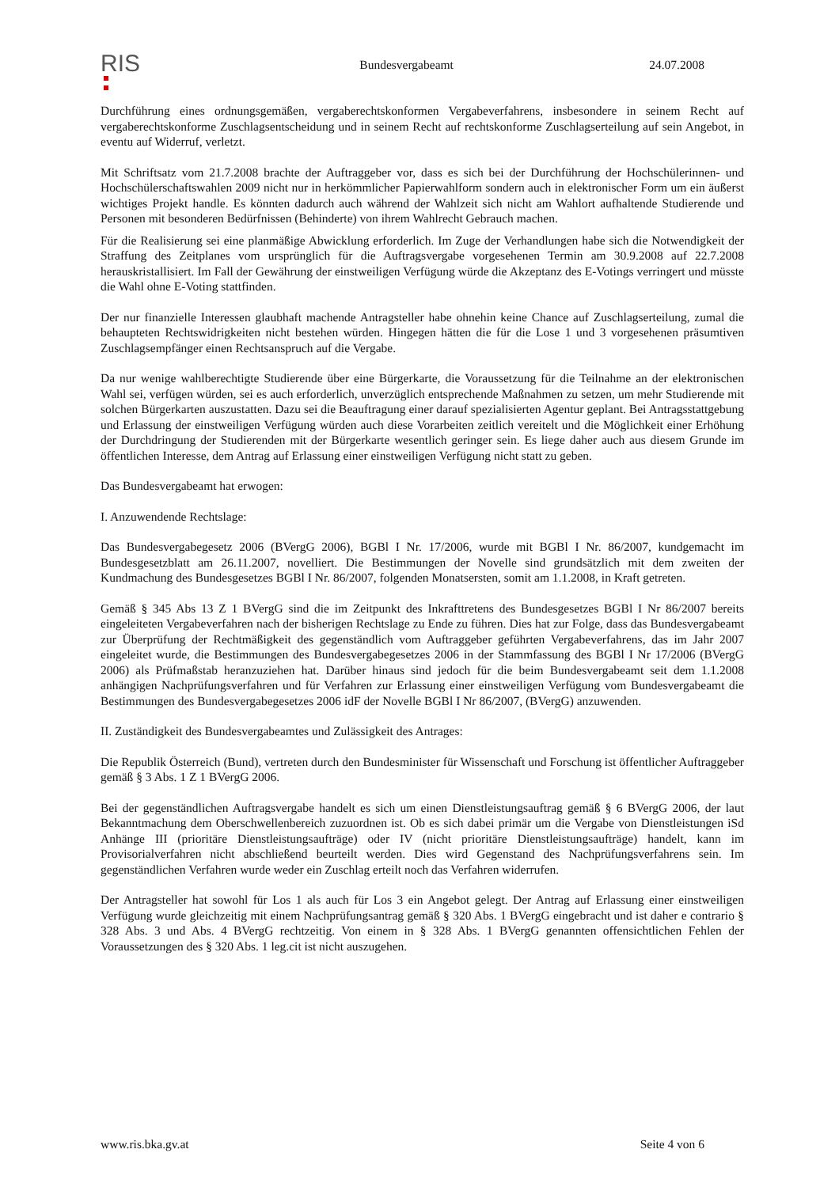RIS
Bundesvergabeamt 24.07.2008
Durchführung eines ordnungsgemäßen, vergaberechtskonformen Vergabeverfahrens, insbesondere in seinem Recht auf vergaberechtskonforme Zuschlagsentscheidung und in seinem Recht auf rechtskonforme Zuschlagserteilung auf sein Angebot, in eventu auf Widerruf, verletzt.
Mit Schriftsatz vom 21.7.2008 brachte der Auftraggeber vor, dass es sich bei der Durchführung der Hochschülerinnen- und Hochschülerschaftswahlen 2009 nicht nur in herkömmlicher Papierwahlform sondern auch in elektronischer Form um ein äußerst wichtiges Projekt handle. Es könnten dadurch auch während der Wahlzeit sich nicht am Wahlort aufhaltende Studierende und Personen mit besonderen Bedürfnissen (Behinderte) von ihrem Wahlrecht Gebrauch machen.
Für die Realisierung sei eine planmäßige Abwicklung erforderlich. Im Zuge der Verhandlungen habe sich die Notwendigkeit der Straffung des Zeitplanes vom ursprünglich für die Auftragsvergabe vorgesehenen Termin am 30.9.2008 auf 22.7.2008 herauskristallisiert. Im Fall der Gewährung der einstweiligen Verfügung würde die Akzeptanz des E-Votings verringert und müsste die Wahl ohne E-Voting stattfinden.
Der nur finanzielle Interessen glaubhaft machende Antragsteller habe ohnehin keine Chance auf Zuschlagserteilung, zumal die behaupteten Rechtswidrigkeiten nicht bestehen würden. Hingegen hätten die für die Lose 1 und 3 vorgesehenen präsumtiven Zuschlagsempfänger einen Rechtsanspruch auf die Vergabe.
Da nur wenige wahlberechtigte Studierende über eine Bürgerkarte, die Voraussetzung für die Teilnahme an der elektronischen Wahl sei, verfügen würden, sei es auch erforderlich, unverzüglich entsprechende Maßnahmen zu setzen, um mehr Studierende mit solchen Bürgerkarten auszustatten. Dazu sei die Beauftragung einer darauf spezialisierten Agentur geplant. Bei Antragsstattgebung und Erlassung der einstweiligen Verfügung würden auch diese Vorarbeiten zeitlich vereitelt und die Möglichkeit einer Erhöhung der Durchdringung der Studierenden mit der Bürgerkarte wesentlich geringer sein. Es liege daher auch aus diesem Grunde im öffentlichen Interesse, dem Antrag auf Erlassung einer einstweiligen Verfügung nicht statt zu geben.
Das Bundesvergabeamt hat erwogen:
I. Anzuwendende Rechtslage:
Das Bundesvergabegesetz 2006 (BVergG 2006), BGBl I Nr. 17/2006, wurde mit BGBl I Nr. 86/2007, kundgemacht im Bundesgesetzblatt am 26.11.2007, novelliert. Die Bestimmungen der Novelle sind grundsätzlich mit dem zweiten der Kundmachung des Bundesgesetzes BGBl I Nr. 86/2007, folgenden Monatsersten, somit am 1.1.2008, in Kraft getreten.
Gemäß § 345 Abs 13 Z 1 BVergG sind die im Zeitpunkt des Inkrafttretens des Bundesgesetzes BGBl I Nr 86/2007 bereits eingeleiteten Vergabeverfahren nach der bisherigen Rechtslage zu Ende zu führen. Dies hat zur Folge, dass das Bundesvergabeamt zur Überprüfung der Rechtmäßigkeit des gegenständlich vom Auftraggeber geführten Vergabeverfahrens, das im Jahr 2007 eingeleitet wurde, die Bestimmungen des Bundesvergabegesetzes 2006 in der Stammfassung des BGBl I Nr 17/2006 (BVergG 2006) als Prüfmaßstab heranzuziehen hat. Darüber hinaus sind jedoch für die beim Bundesvergabeamt seit dem 1.1.2008 anhängigen Nachprüfungsverfahren und für Verfahren zur Erlassung einer einstweiligen Verfügung vom Bundesvergabeamt die Bestimmungen des Bundesvergabegesetzes 2006 idF der Novelle BGBl I Nr 86/2007, (BVergG) anzuwenden.
II. Zuständigkeit des Bundesvergabeamtes und Zulässigkeit des Antrages:
Die Republik Österreich (Bund), vertreten durch den Bundesminister für Wissenschaft und Forschung ist öffentlicher Auftraggeber gemäß § 3 Abs. 1 Z 1 BVergG 2006.
Bei der gegenständlichen Auftragsvergabe handelt es sich um einen Dienstleistungsauftrag gemäß § 6 BVergG 2006, der laut Bekanntmachung dem Oberschwellenbereich zuzuordnen ist. Ob es sich dabei primär um die Vergabe von Dienstleistungen iSd Anhänge III (prioritäre Dienstleistungsaufträge) oder IV (nicht prioritäre Dienstleistungsaufträge) handelt, kann im Provisorialverfahren nicht abschließend beurteilt werden. Dies wird Gegenstand des Nachprüfungsverfahrens sein. Im gegenständlichen Verfahren wurde weder ein Zuschlag erteilt noch das Verfahren widerrufen.
Der Antragsteller hat sowohl für Los 1 als auch für Los 3 ein Angebot gelegt. Der Antrag auf Erlassung einer einstweiligen Verfügung wurde gleichzeitig mit einem Nachprüfungsantrag gemäß § 320 Abs. 1 BVergG eingebracht und ist daher e contrario § 328 Abs. 3 und Abs. 4 BVergG rechtzeitig. Von einem in § 328 Abs. 1 BVergG genannten offensichtlichen Fehlen der Voraussetzungen des § 320 Abs. 1 leg.cit ist nicht auszugehen.
www.ris.bka.gv.at Seite 4 von 6